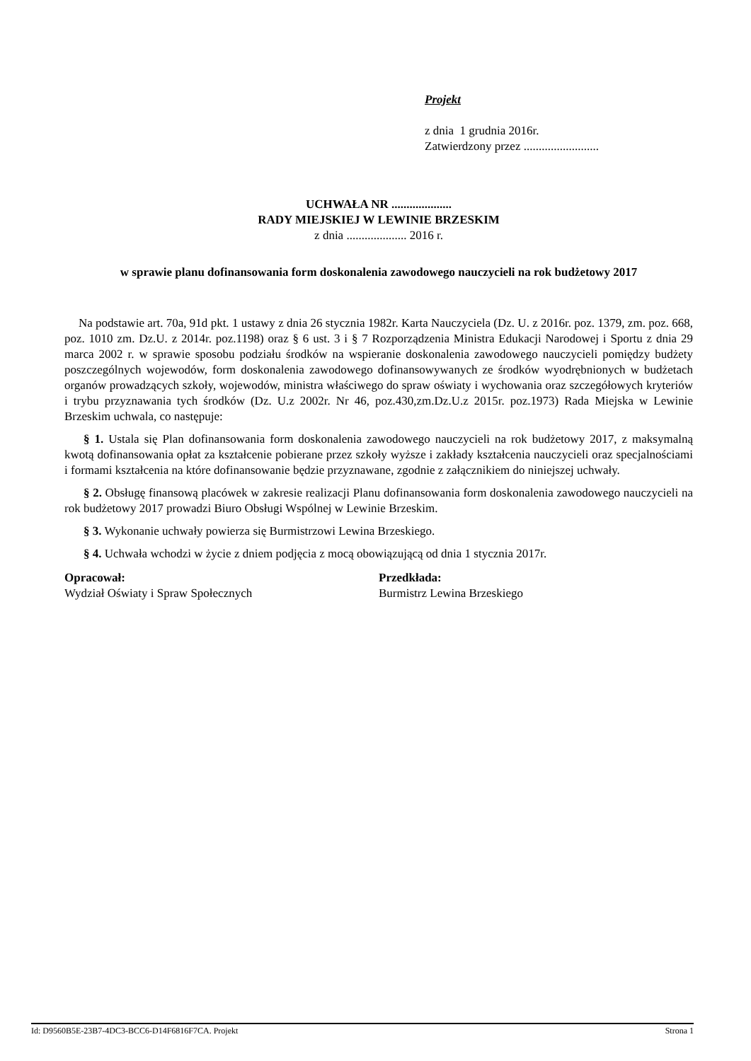Projekt
z dnia 1 grudnia 2016r.
Zatwierdzony przez .........................
UCHWAŁA NR ....................
RADY MIEJSKIEJ W LEWINIE BRZESKIM
z dnia .................... 2016 r.
w sprawie planu dofinansowania form doskonalenia zawodowego nauczycieli na rok budżetowy 2017
Na podstawie art. 70a, 91d pkt. 1 ustawy z dnia 26 stycznia 1982r. Karta Nauczyciela (Dz. U. z 2016r. poz. 1379, zm. poz. 668, poz. 1010 zm. Dz.U. z 2014r. poz.1198) oraz § 6 ust. 3 i § 7 Rozporządzenia Ministra Edukacji Narodowej i Sportu z dnia 29 marca 2002 r. w sprawie sposobu podziału środków na wspieranie doskonalenia zawodowego nauczycieli pomiędzy budżety poszczególnych wojewodów, form doskonalenia zawodowego dofinansowywanych ze środków wyodrębnionych w budżetach organów prowadzących szkoły, wojewodów, ministra właściwego do spraw oświaty i wychowania oraz szczegółowych kryteriów i trybu przyznawania tych środków (Dz. U.z 2002r. Nr 46, poz.430,zm.Dz.U.z 2015r. poz.1973) Rada Miejska w Lewinie Brzeskim uchwala, co następuje:
§ 1. Ustala się Plan dofinansowania form doskonalenia zawodowego nauczycieli na rok budżetowy 2017, z maksymalną kwotą dofinansowania opłat za kształcenie pobierane przez szkoły wyższe i zakłady kształcenia nauczycieli oraz specjalnościami i formami kształcenia na które dofinansowanie będzie przyznawane, zgodnie z załącznikiem do niniejszej uchwały.
§ 2. Obsługę finansową placówek w zakresie realizacji Planu dofinansowania form doskonalenia zawodowego nauczycieli na rok budżetowy 2017 prowadzi Biuro Obsługi Wspólnej w Lewinie Brzeskim.
§ 3. Wykonanie uchwały powierza się Burmistrzowi Lewina Brzeskiego.
§ 4. Uchwała wchodzi w życie z dniem podjęcia z mocą obowiązującą od dnia 1 stycznia 2017r.
Opracował:
Wydział Oświaty i Spraw Społecznych
Przedkłada:
Burmistrz Lewina Brzeskiego
Id: D9560B5E-23B7-4DC3-BCC6-D14F6816F7CA. Projekt Strona 1